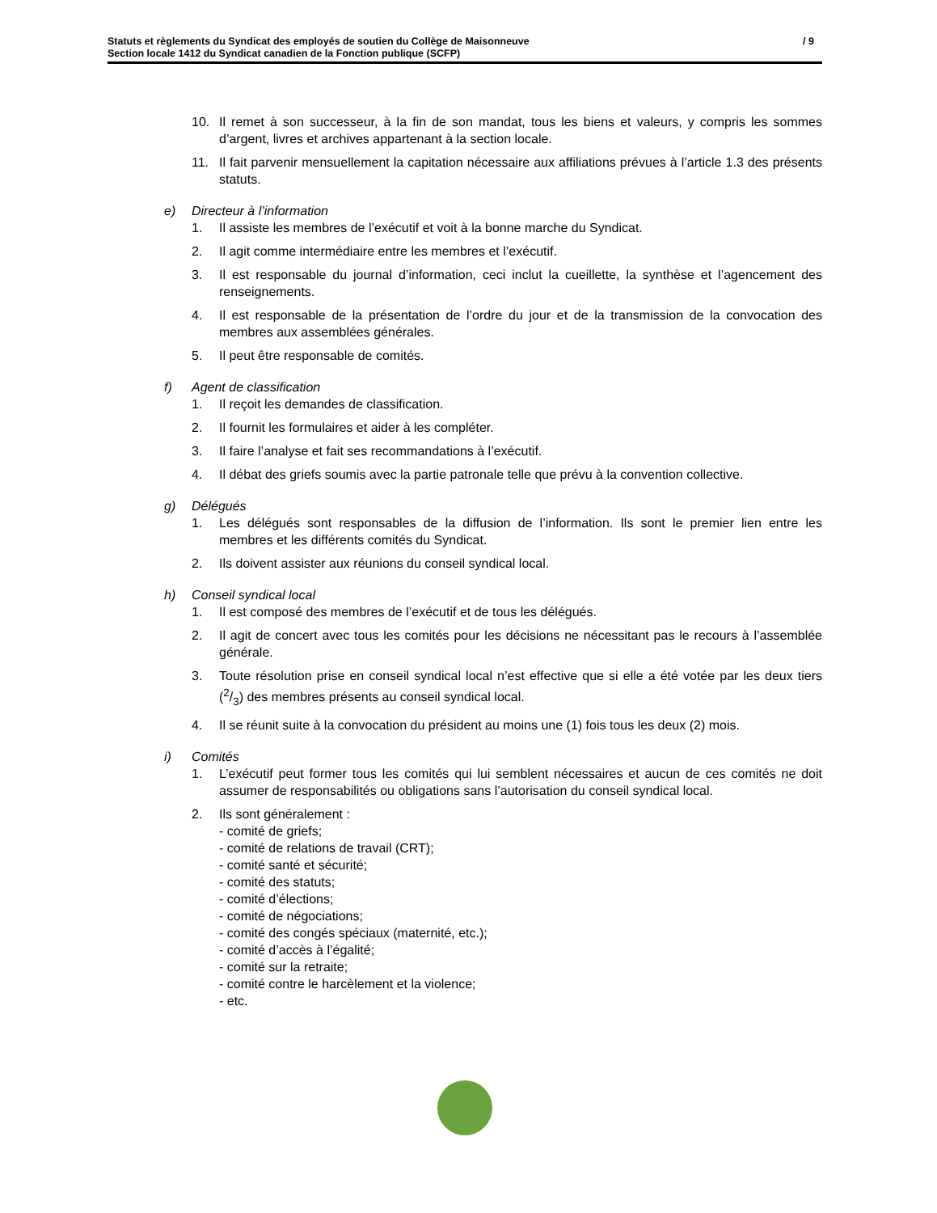/ 9 Statuts et règlements du Syndicat des employés de soutien du Collège de Maisonneuve
Section locale 1412 du Syndicat canadien de la Fonction publique (SCFP)
10. Il remet à son successeur, à la fin de son mandat, tous les biens et valeurs, y compris les sommes d’argent, livres et archives appartenant à la section locale.
11. Il fait parvenir mensuellement la capitation nécessaire aux affiliations prévues à l’article 1.3 des présents statuts.
e) Directeur à l’information
1. Il assiste les membres de l’exécutif et voit à la bonne marche du Syndicat.
2. Il agit comme intermédiaire entre les membres et l’exécutif.
3. Il est responsable du journal d’information, ceci inclut la cueillette, la synthèse et l’agencement des renseignements.
4. Il est responsable de la présentation de l’ordre du jour et de la transmission de la convocation des membres aux assemblées générales.
5. Il peut être responsable de comités.
f) Agent de classification
1. Il reçoit les demandes de classification.
2. Il fournit les formulaires et aider à les compléter.
3. Il faire l’analyse et fait ses recommandations à l’exécutif.
4. Il débat des griefs soumis avec la partie patronale telle que prévu à la convention collective.
g) Délégués
1. Les délégués sont responsables de la diffusion de l’information. Ils sont le premier lien entre les membres et les différents comités du Syndicat.
2. Ils doivent assister aux réunions du conseil syndical local.
h) Conseil syndical local
1. Il est composé des membres de l’exécutif et de tous les délégués.
2. Il agit de concert avec tous les comités pour les décisions ne nécessitant pas le recours à l’assemblée générale.
3. Toute résolution prise en conseil syndical local n’est effective que si elle a été votée par les deux tiers (2/3) des membres présents au conseil syndical local.
4. Il se réunit suite à la convocation du président au moins une (1) fois tous les deux (2) mois.
i) Comités
1. L’exécutif peut former tous les comités qui lui semblent nécessaires et aucun de ces comités ne doit assumer de responsabilités ou obligations sans l’autorisation du conseil syndical local.
2. Ils sont généralement :
- comité de griefs;
- comité de relations de travail (CRT);
- comité santé et sécurité;
- comité des statuts;
- comité d’élections;
- comité de négociations;
- comité des congés spéciaux (maternité, etc.);
- comité d’accès à l’égalité;
- comité sur la retraite;
- comité contre le harcèlement et la violence;
- etc.